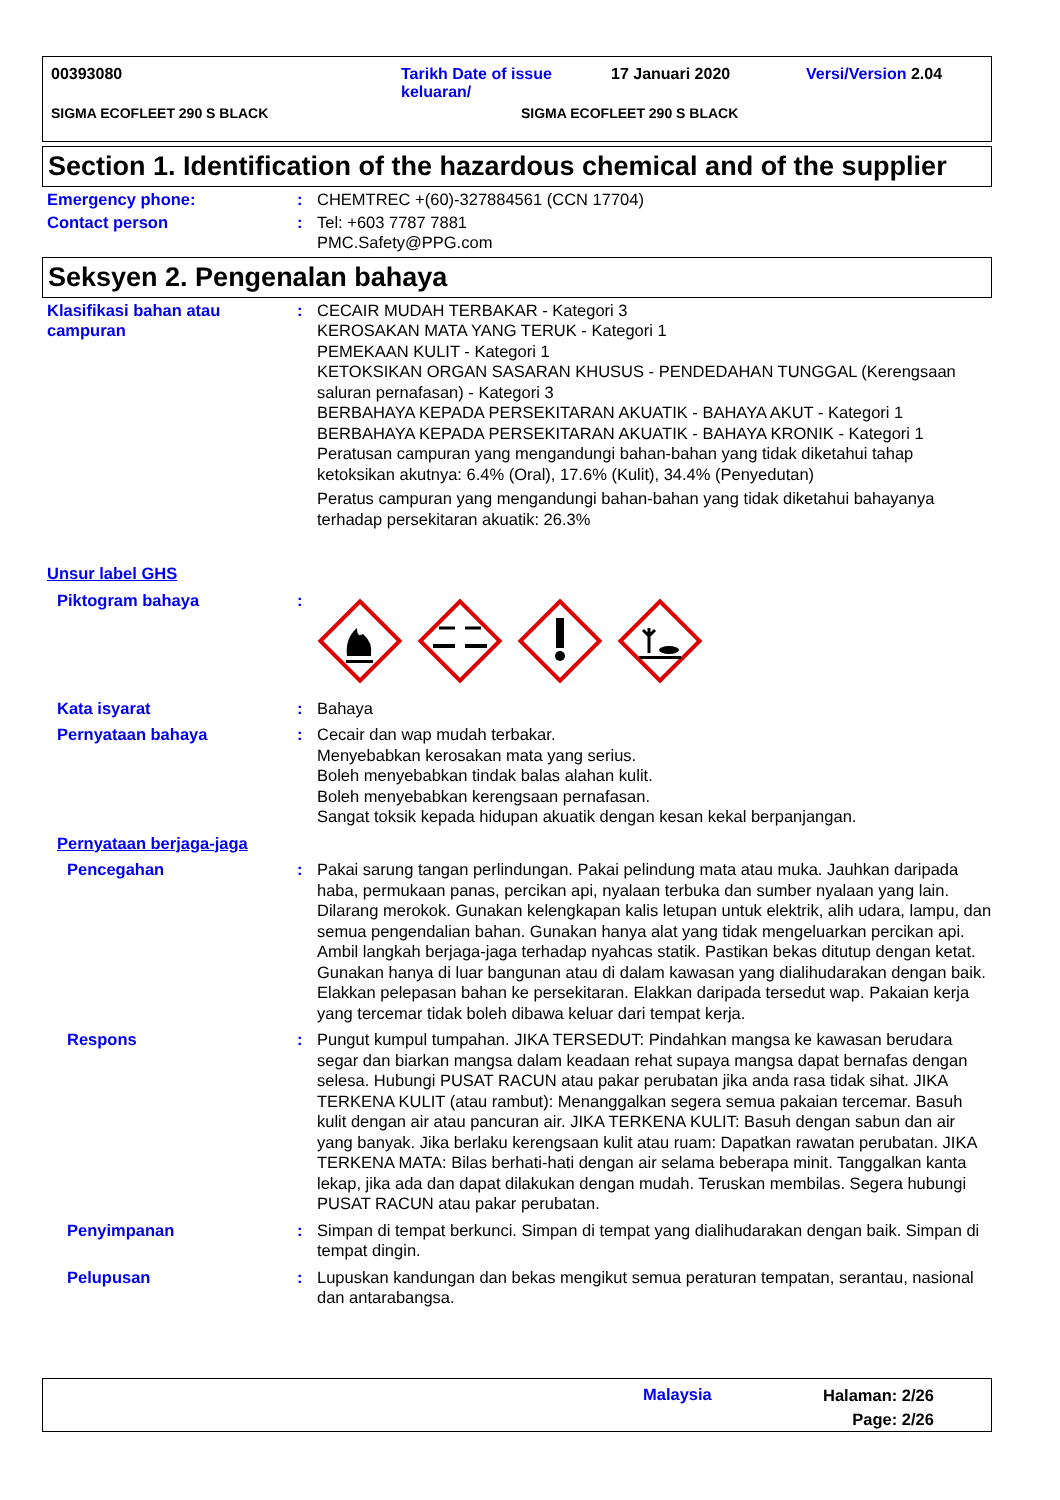00393080 Tarikh Date of issue
keluaran/ 17 Januari 2020 Versi/Version 2.04
SIGMA ECOFLEET 290 S BLACK SIGMA ECOFLEET 290 S BLACK
Section 1. Identification of the hazardous chemical and of the supplier
Emergency phone: : CHEMTREC +(60)-327884561 (CCN 17704)
Contact person : Tel: +603 7787 7881
PMC.Safety@PPG.com
Seksyen 2. Pengenalan bahaya
Klasifikasi bahan atau campuran
: CECAIR MUDAH TERBAKAR - Kategori 3
KEROSAKAN MATA YANG TERUK - Kategori 1
PEMEKAAN KULIT - Kategori 1
KETOKSIKAN ORGAN SASARAN KHUSUS - PENDEDAHAN TUNGGAL (Kerengsaan saluran pernafasan) - Kategori 3
BERBAHAYA KEPADA PERSEKITARAN AKUATIK - BAHAYA AKUT - Kategori 1
BERBAHAYA KEPADA PERSEKITARAN AKUATIK - BAHAYA KRONIK - Kategori 1
Peratusan campuran yang mengandungi bahan-bahan yang tidak diketahui tahap ketoksikan akutnya: 6.4% (Oral), 17.6% (Kulit), 34.4% (Penyedutan)
Peratus campuran yang mengandungi bahan-bahan yang tidak diketahui bahayanya terhadap persekitaran akuatik: 26.3%
Unsur label GHS
Piktogram bahaya :
Kata isyarat : Bahaya
Pernyataan bahaya : Cecair dan wap mudah terbakar.
Menyebabkan kerosakan mata yang serius.
Boleh menyebabkan tindak balas alahan kulit.
Boleh menyebabkan kerengsaan pernafasan.
Sangat toksik kepada hidupan akuatik dengan kesan kekal berpanjangan.
Pernyataan berjaga-jaga
Pencegahan : Pakai sarung tangan perlindungan. Pakai pelindung mata atau muka. Jauhkan daripada haba, permukaan panas, percikan api, nyalaan terbuka dan sumber nyalaan yang lain. Dilarang merokok. Gunakan kelengkapan kalis letupan untuk elektrik, alih udara, lampu, dan semua pengendalian bahan. Gunakan hanya alat yang tidak mengeluarkan percikan api. Ambil langkah berjaga-jaga terhadap nyahcas statik. Pastikan bekas ditutup dengan ketat. Gunakan hanya di luar bangunan atau di dalam kawasan yang dialihudarakan dengan baik. Elakkan pelepasan bahan ke persekitaran. Elakkan daripada tersedut wap. Pakaian kerja yang tercemar tidak boleh dibawa keluar dari tempat kerja.
Respons : Pungut kumpul tumpahan. JIKA TERSEDUT: Pindahkan mangsa ke kawasan berudara segar dan biarkan mangsa dalam keadaan rehat supaya mangsa dapat bernafas dengan selesa. Hubungi PUSAT RACUN atau pakar perubatan jika anda rasa tidak sihat. JIKA TERKENA KULIT (atau rambut): Menanggalkan segera semua pakaian tercemar. Basuh kulit dengan air atau pancuran air. JIKA TERKENA KULIT: Basuh dengan sabun dan air yang banyak. Jika berlaku kerengsaan kulit atau ruam: Dapatkan rawatan perubatan. JIKA TERKENA MATA: Bilas berhati-hati dengan air selama beberapa minit. Tanggalkan kanta lekap, jika ada dan dapat dilakukan dengan mudah. Teruskan membilas. Segera hubungi PUSAT RACUN atau pakar perubatan.
Penyimpanan : Simpan di tempat berkunci. Simpan di tempat yang dialihudarakan dengan baik. Simpan di tempat dingin.
Pelupusan : Lupuskan kandungan dan bekas mengikut semua peraturan tempatan, serantau, nasional dan antarabangsa.
Malaysia Halaman: 2/26
Page: 2/26